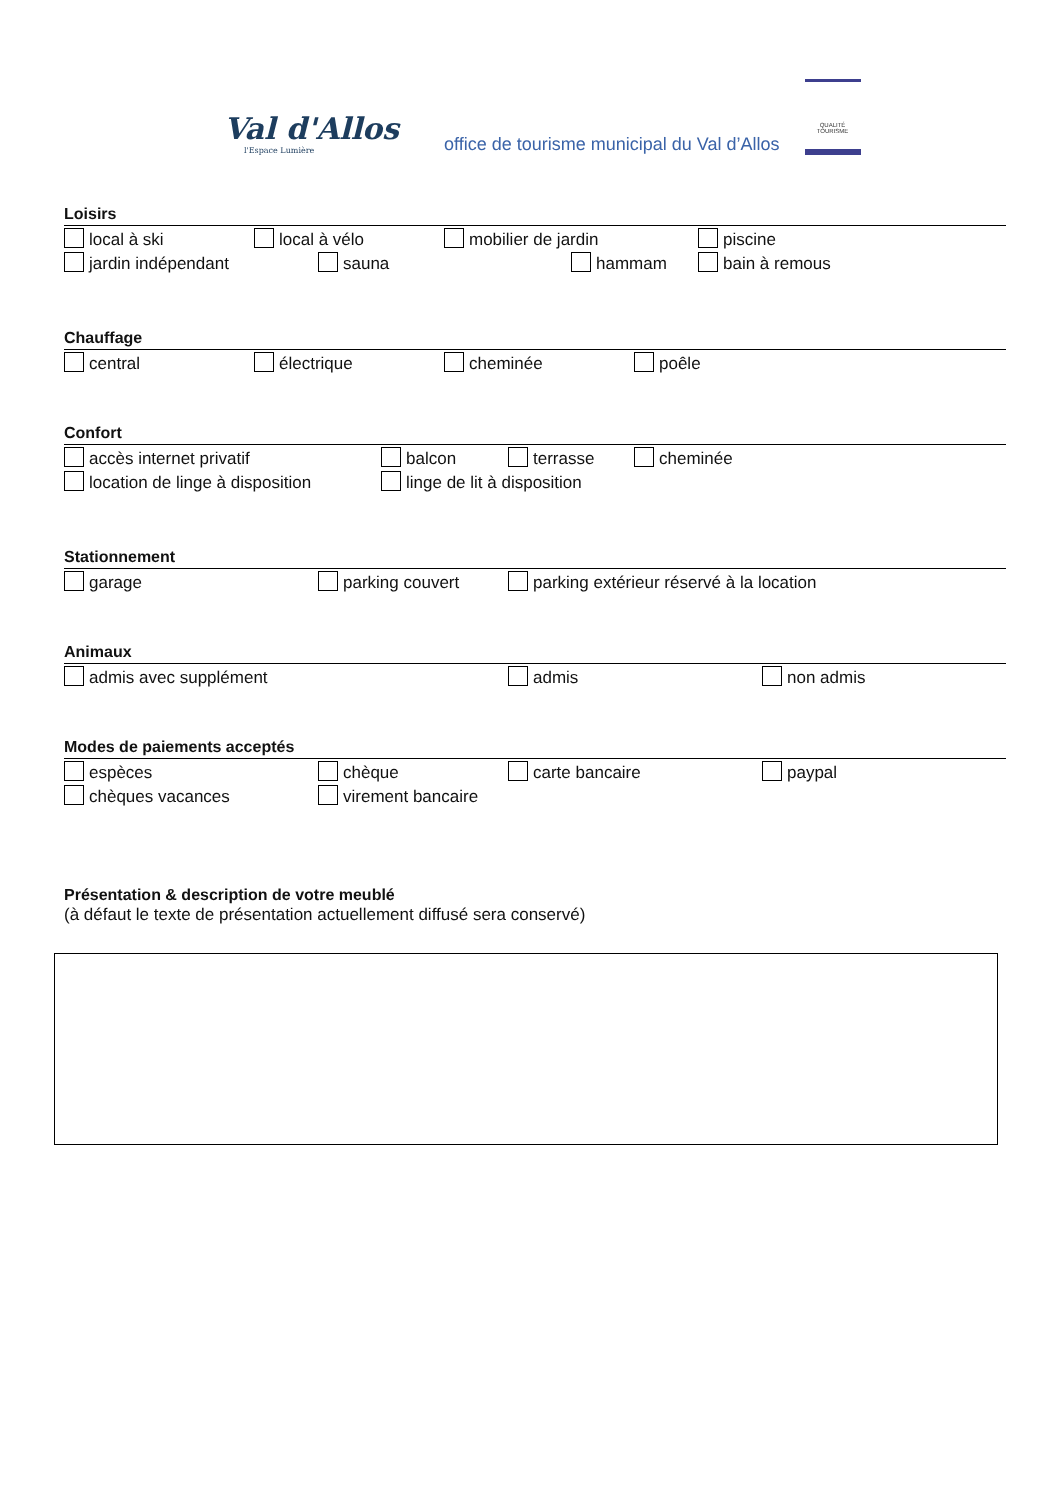Val d'Allos
l'Espace Lumière
office de tourisme municipal du Val d’Allos
QUALITÉ TOURISME
Loisirs
local à ski local à vélo mobilier de jardin piscine
jardin indépendant sauna hammam bain à remous
Chauffage
central électrique cheminée poêle
Confort
accès internet privatif balcon terrasse cheminée
location de linge à disposition linge de lit à disposition
Stationnement
garage parking couvert parking extérieur réservé à la location
Animaux
admis avec supplément admis non admis
Modes de paiements acceptés
espèces chèque carte bancaire paypal
chèques vacances virement bancaire
Présentation & description de votre meublé
(à défaut le texte de présentation actuellement diffusé sera conservé)